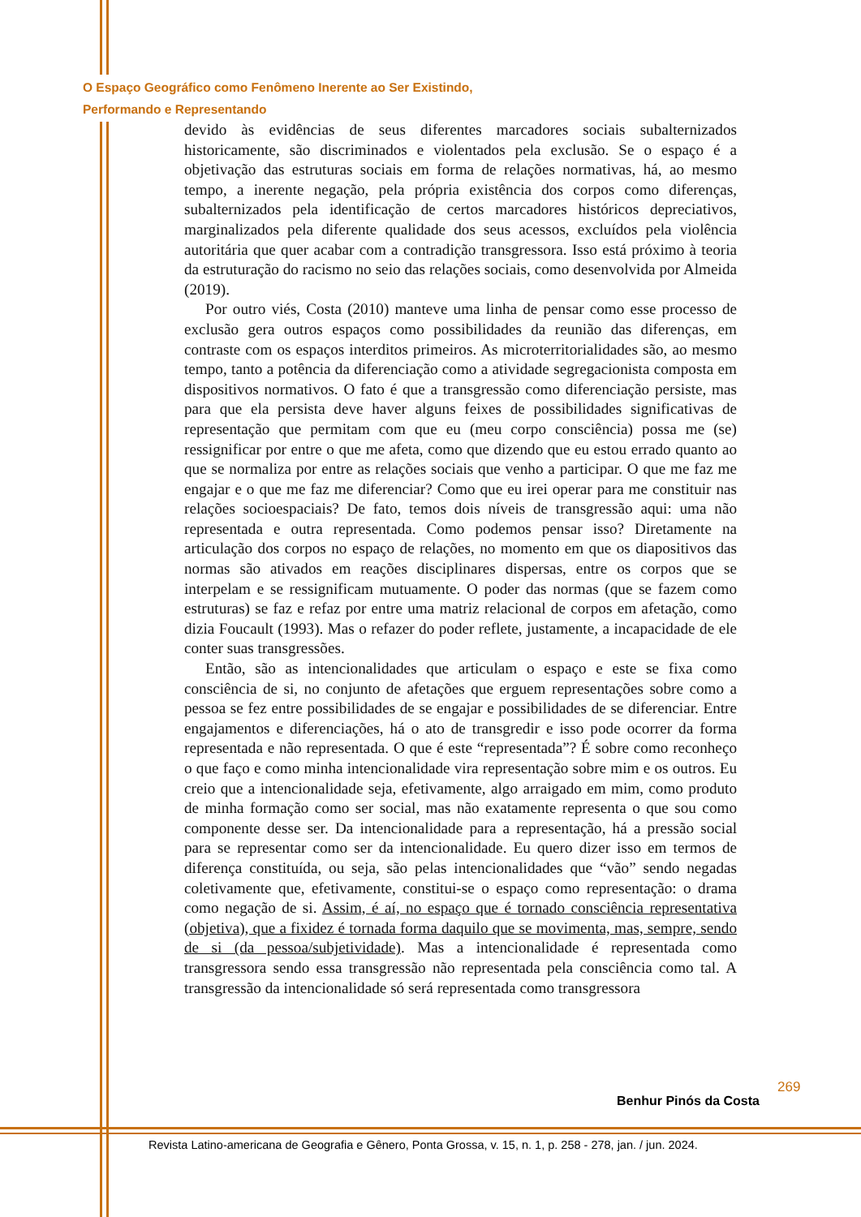O Espaço Geográfico como Fenômeno Inerente ao Ser Existindo,
Performando e Representando
devido às evidências de seus diferentes marcadores sociais subalternizados historicamente, são discriminados e violentados pela exclusão. Se o espaço é a objetivação das estruturas sociais em forma de relações normativas, há, ao mesmo tempo, a inerente negação, pela própria existência dos corpos como diferenças, subalternizados pela identificação de certos marcadores históricos depreciativos, marginalizados pela diferente qualidade dos seus acessos, excluídos pela violência autoritária que quer acabar com a contradição transgressora. Isso está próximo à teoria da estruturação do racismo no seio das relações sociais, como desenvolvida por Almeida (2019).
Por outro viés, Costa (2010) manteve uma linha de pensar como esse processo de exclusão gera outros espaços como possibilidades da reunião das diferenças, em contraste com os espaços interditos primeiros. As microterritorialidades são, ao mesmo tempo, tanto a potência da diferenciação como a atividade segregacionista composta em dispositivos normativos. O fato é que a transgressão como diferenciação persiste, mas para que ela persista deve haver alguns feixes de possibilidades significativas de representação que permitam com que eu (meu corpo consciência) possa me (se) ressignificar por entre o que me afeta, como que dizendo que eu estou errado quanto ao que se normaliza por entre as relações sociais que venho a participar. O que me faz me engajar e o que me faz me diferenciar? Como que eu irei operar para me constituir nas relações socioespaciais? De fato, temos dois níveis de transgressão aqui: uma não representada e outra representada. Como podemos pensar isso? Diretamente na articulação dos corpos no espaço de relações, no momento em que os diapositivos das normas são ativados em reações disciplinares dispersas, entre os corpos que se interpelam e se ressignificam mutuamente. O poder das normas (que se fazem como estruturas) se faz e refaz por entre uma matriz relacional de corpos em afetação, como dizia Foucault (1993). Mas o refazer do poder reflete, justamente, a incapacidade de ele conter suas transgressões.
Então, são as intencionalidades que articulam o espaço e este se fixa como consciência de si, no conjunto de afetações que erguem representações sobre como a pessoa se fez entre possibilidades de se engajar e possibilidades de se diferenciar. Entre engajamentos e diferenciações, há o ato de transgredir e isso pode ocorrer da forma representada e não representada. O que é este “representada”? É sobre como reconheço o que faço e como minha intencionalidade vira representação sobre mim e os outros. Eu creio que a intencionalidade seja, efetivamente, algo arraigado em mim, como produto de minha formação como ser social, mas não exatamente representa o que sou como componente desse ser. Da intencionalidade para a representação, há a pressão social para se representar como ser da intencionalidade. Eu quero dizer isso em termos de diferença constituída, ou seja, são pelas intencionalidades que “vão” sendo negadas coletivamente que, efetivamente, constitui-se o espaço como representação: o drama como negação de si. Assim, é aí, no espaço que é tornado consciência representativa (objetiva), que a fixidez é tornada forma daquilo que se movimenta, mas, sempre, sendo de si (da pessoa/subjetividade). Mas a intencionalidade é representada como transgressora sendo essa transgressão não representada pela consciência como tal. A transgressão da intencionalidade só será representada como transgressora
269
Benhur Pinós da Costa
Revista Latino-americana de Geografia e Gênero, Ponta Grossa, v. 15, n. 1, p. 258 - 278, jan. / jun. 2024.